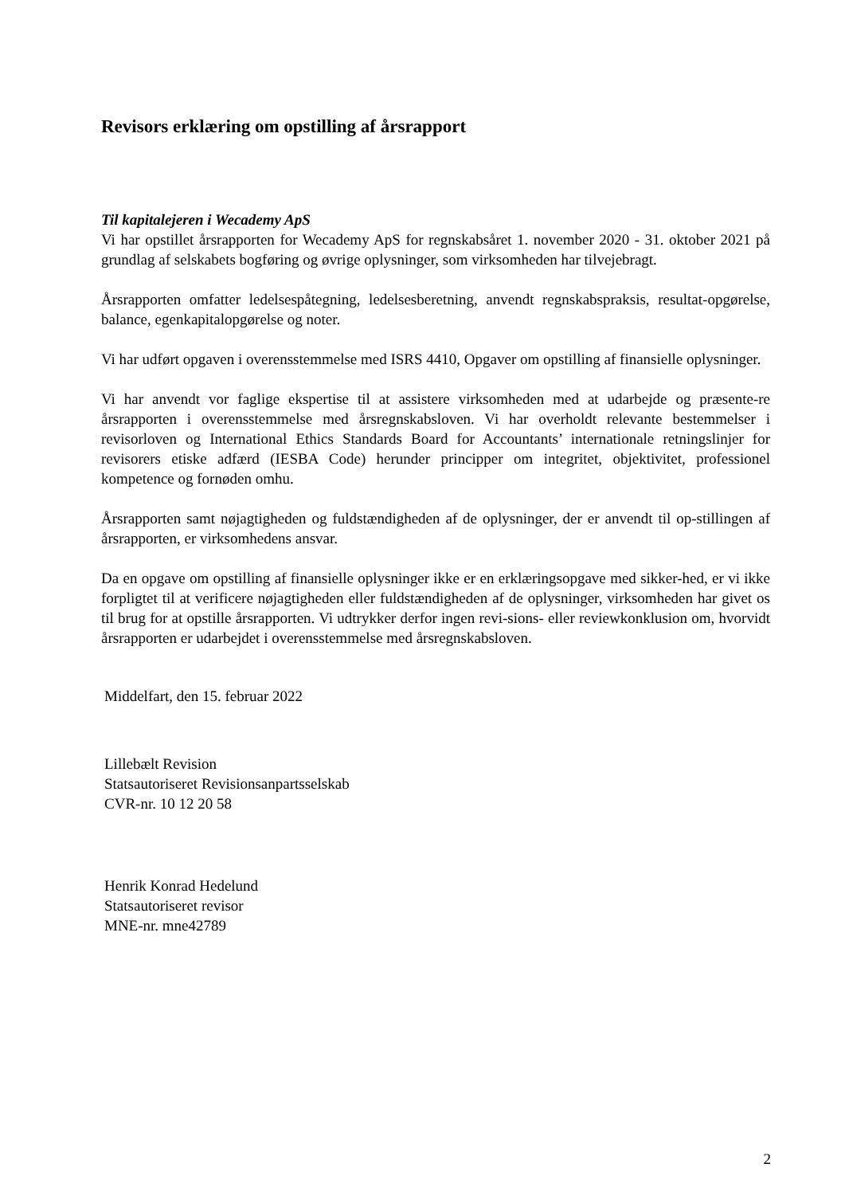Revisors erklæring om opstilling af årsrapport
Til kapitalejeren i Wecademy ApS
Vi har opstillet årsrapporten for Wecademy ApS for regnskabsåret 1. november 2020 - 31. oktober 2021 på grundlag af selskabets bogføring og øvrige oplysninger, som virksomheden har tilvejebragt.
Årsrapporten omfatter ledelsespåtegning, ledelsesberetning, anvendt regnskabspraksis, resultat-opgørelse, balance, egenkapitalopgørelse og noter.
Vi har udført opgaven i overensstemmelse med ISRS 4410, Opgaver om opstilling af finansielle oplysninger.
Vi har anvendt vor faglige ekspertise til at assistere virksomheden med at udarbejde og præsente-re årsrapporten i overensstemmelse med årsregnskabsloven. Vi har overholdt relevante bestemmelser i revisorloven og International Ethics Standards Board for Accountants’ internationale retningslinjer for revisorers etiske adfærd (IESBA Code) herunder principper om integritet, objektivitet, professionel kompetence og fornøden omhu.
Årsrapporten samt nøjagtigheden og fuldstændigheden af de oplysninger, der er anvendt til op-stillingen af årsrapporten, er virksomhedens ansvar.
Da en opgave om opstilling af finansielle oplysninger ikke er en erklæringsopgave med sikker-hed, er vi ikke forpligtet til at verificere nøjagtigheden eller fuldstændigheden af de oplysninger, virksomheden har givet os til brug for at opstille årsrapporten. Vi udtrykker derfor ingen revi-sions- eller reviewkonklusion om, hvorvidt årsrapporten er udarbejdet i overensstemmelse med årsregnskabsloven.
Middelfart, den 15. februar 2022
Lillebælt Revision
Statsautoriseret Revisionsanpartsselskab
CVR-nr. 10 12 20 58
Henrik Konrad Hedelund
Statsautoriseret revisor
MNE-nr. mne42789
2